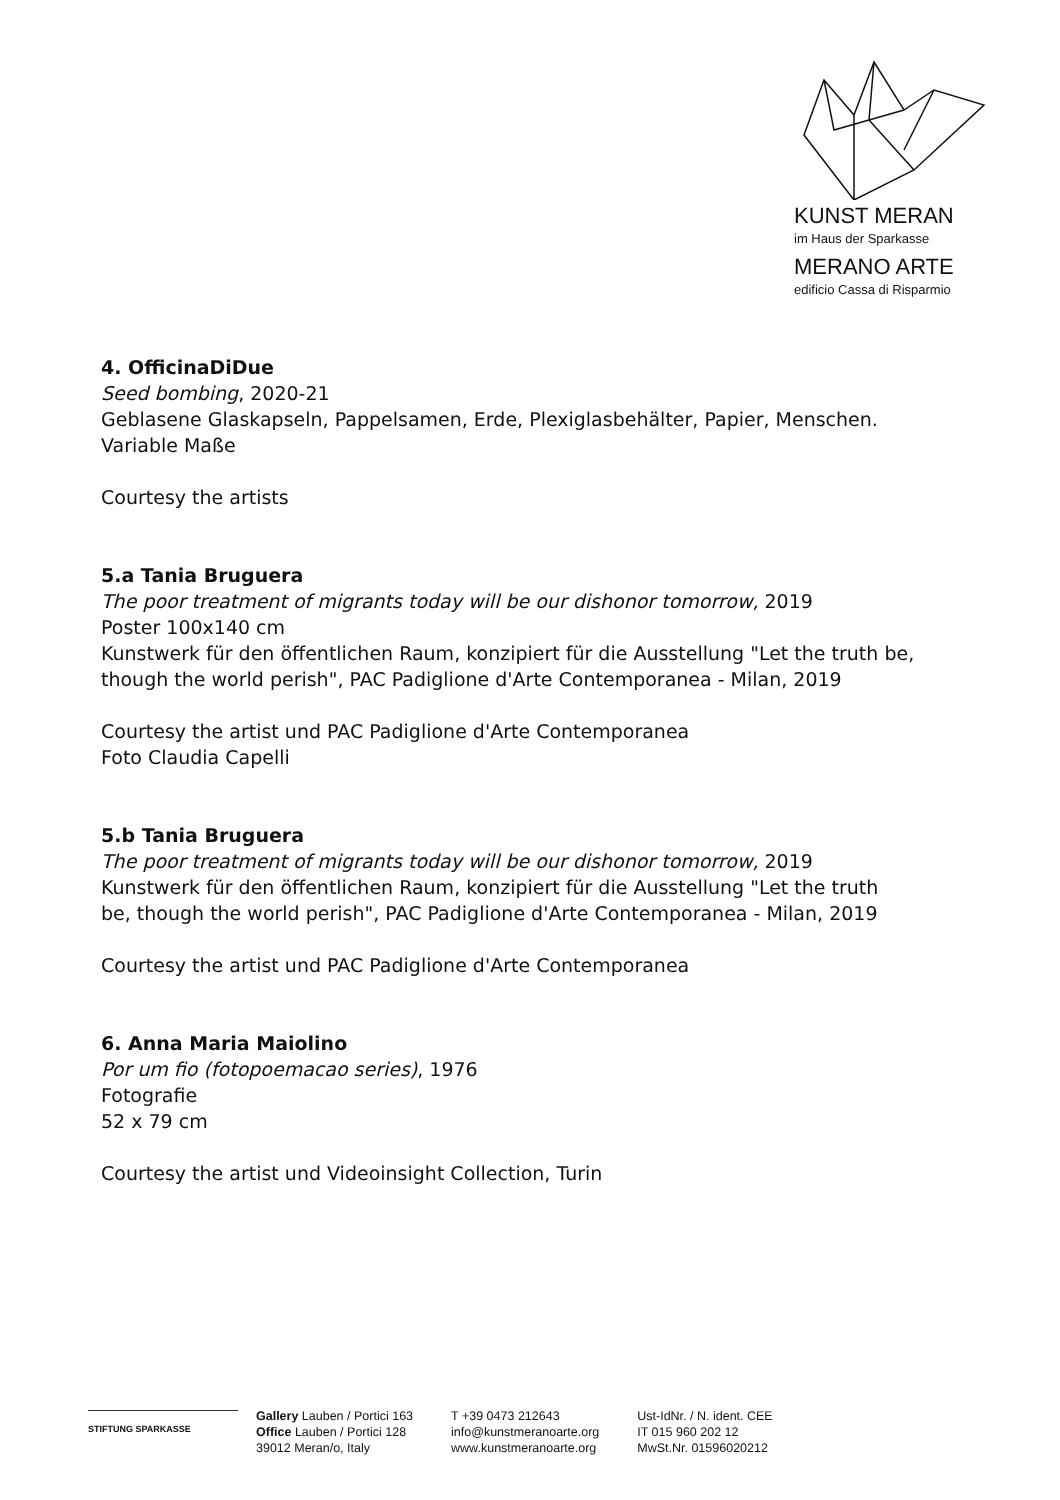KUNST MERAN
im Haus der Sparkasse
MERANO ARTE
edificio Cassa di Risparmio
4. OfficinaDiDue
Seed bombing, 2020-21
Geblasene Glaskapseln, Pappelsamen, Erde, Plexiglasbehälter, Papier, Menschen.
Variable Maße
Courtesy the artists
5.a Tania Bruguera
The poor treatment of migrants today will be our dishonor tomorrow, 2019
Poster 100x140 cm
Kunstwerk für den öffentlichen Raum, konzipiert für die Ausstellung "Let the truth be, though the world perish", PAC Padiglione d'Arte Contemporanea - Milan, 2019
Courtesy the artist und PAC Padiglione d'Arte Contemporanea
Foto Claudia Capelli
5.b Tania Bruguera
The poor treatment of migrants today will be our dishonor tomorrow, 2019
Kunstwerk für den öffentlichen Raum, konzipiert für die Ausstellung "Let the truth be, though the world perish", PAC Padiglione d'Arte Contemporanea - Milan, 2019
Courtesy the artist und PAC Padiglione d'Arte Contemporanea
6. Anna Maria Maiolino
Por um fio (fotopoemacao series), 1976
Fotografie
52 x 79 cm
Courtesy the artist und Videoinsight Collection, Turin
STIFTUNG SPARKASSE
Gallery Lauben / Portici 163
Office Lauben / Portici 128
39012 Meran/o, Italy
T +39 0473 212643
info@kunstmeranoarte.org
www.kunstmeranoarte.org
Ust-IdNr. / N. ident. CEE
IT 015 960 202 12
MwSt.Nr. 01596020212